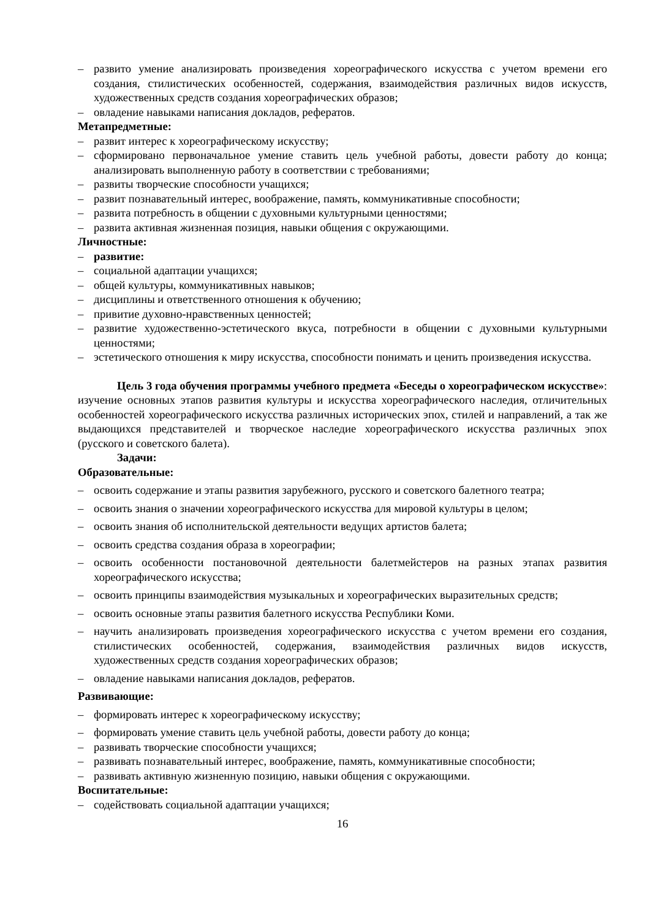– развито умение анализировать произведения хореографического искусства с учетом времени его создания, стилистических особенностей, содержания, взаимодействия различных видов искусств, художественных средств создания хореографических образов;
– овладение навыками написания докладов, рефератов.
Метапредметные:
– развит интерес к хореографическому искусству;
– сформировано первоначальное умение ставить цель учебной работы, довести работу до конца; анализировать выполненную работу в соответствии с требованиями;
– развиты творческие способности учащихся;
– развит познавательный интерес, воображение, память, коммуникативные способности;
– развита потребность в общении с духовными культурными ценностями;
– развита активная жизненная позиция, навыки общения с окружающими.
Личностные:
– развитие:
– социальной адаптации учащихся;
– общей культуры, коммуникативных навыков;
– дисциплины и ответственного отношения к обучению;
– привитие духовно-нравственных ценностей;
– развитие художественно-эстетического вкуса, потребности в общении с духовными культурными ценностями;
– эстетического отношения к миру искусства, способности понимать и ценить произведения искусства.
Цель 3 года обучения программы учебного предмета «Беседы о хореографическом искусстве»: изучение основных этапов развития культуры и искусства хореографического наследия, отличительных особенностей хореографического искусства различных исторических эпох, стилей и направлений, а так же выдающихся представителей и творческое наследие хореографического искусства различных эпох (русского и советского балета).
Задачи:
Образовательные:
– освоить содержание и этапы развития зарубежного, русского и советского балетного театра;
– освоить знания о значении хореографического искусства для мировой культуры в целом;
– освоить знания об исполнительской деятельности ведущих артистов балета;
– освоить средства создания образа в хореографии;
– освоить особенности постановочной деятельности балетмейстеров на разных этапах развития хореографического искусства;
– освоить принципы взаимодействия музыкальных и хореографических выразительных средств;
– освоить основные этапы развития балетного искусства Республики Коми.
– научить анализировать произведения хореографического искусства с учетом времени его создания, стилистических особенностей, содержания, взаимодействия различных видов искусств, художественных средств создания хореографических образов;
– овладение навыками написания докладов, рефератов.
Развивающие:
– формировать интерес к хореографическому искусству;
– формировать умение ставить цель учебной работы, довести работу до конца;
– развивать творческие способности учащихся;
– развивать познавательный интерес, воображение, память, коммуникативные способности;
– развивать активную жизненную позицию, навыки общения с окружающими.
Воспитательные:
– содействовать социальной адаптации учащихся;
16